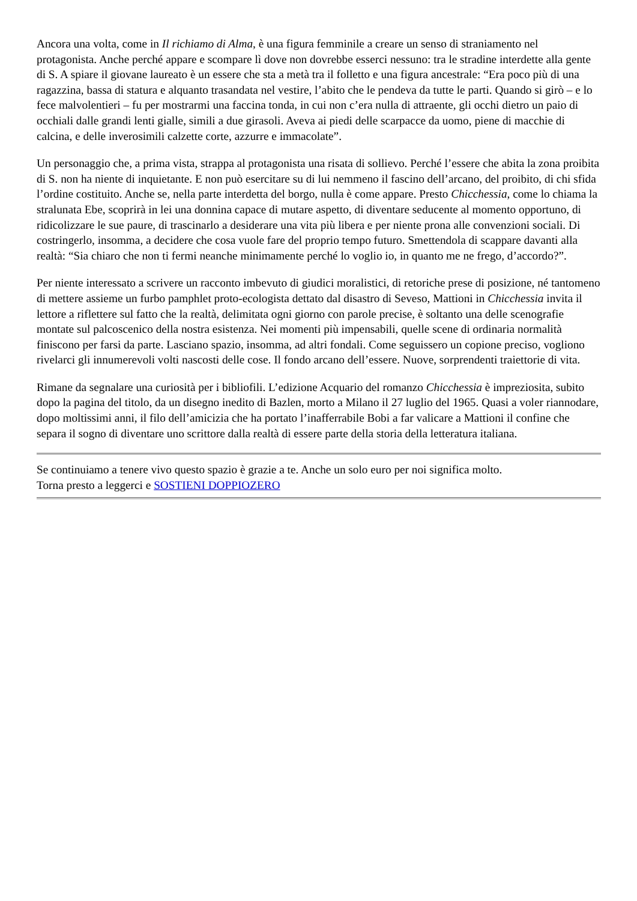Ancora una volta, come in Il richiamo di Alma, è una figura femminile a creare un senso di straniamento nel protagonista. Anche perché appare e scompare lì dove non dovrebbe esserci nessuno: tra le stradine interdette alla gente di S. A spiare il giovane laureato è un essere che sta a metà tra il folletto e una figura ancestrale: “Era poco più di una ragazzina, bassa di statura e alquanto trasandata nel vestire, l’abito che le pendeva da tutte le parti. Quando si girò – e lo fece malvolentieri – fu per mostrarmi una faccina tonda, in cui non c’era nulla di attraente, gli occhi dietro un paio di occhiali dalle grandi lenti gialle, simili a due girasoli. Aveva ai piedi delle scarpacce da uomo, piene di macchie di calcina, e delle inverosimili calzette corte, azzurre e immacolate”.
Un personaggio che, a prima vista, strappa al protagonista una risata di sollievo. Perché l’essere che abita la zona proibita di S. non ha niente di inquietante. E non può esercitare su di lui nemmeno il fascino dell’arcano, del proibito, di chi sfida l’ordine costituito. Anche se, nella parte interdetta del borgo, nulla è come appare. Presto Chicchessia, come lo chiama la stralunata Ebe, scoprirà in lei una donnina capace di mutare aspetto, di diventare seducente al momento opportuno, di ridicolizzare le sue paure, di trascinarlo a desiderare una vita più libera e per niente prona alle convenzioni sociali. Di costringerlo, insomma, a decidere che cosa vuole fare del proprio tempo futuro. Smettendola di scappare davanti alla realtà: “Sia chiaro che non ti fermi neanche minimamente perché lo voglio io, in quanto me ne frego, d’accordo?”.
Per niente interessato a scrivere un racconto imbevuto di giudici moralistici, di retoriche prese di posizione, né tantomeno di mettere assieme un furbo pamphlet proto-ecologista dettato dal disastro di Seveso, Mattioni in Chicchessia invita il lettore a riflettere sul fatto che la realtà, delimitata ogni giorno con parole precise, è soltanto una delle scenografie montate sul palcoscenico della nostra esistenza. Nei momenti più impensabili, quelle scene di ordinaria normalità finiscono per farsi da parte. Lasciano spazio, insomma, ad altri fondali. Come seguissero un copione preciso, vogliono rivelarci gli innumerevoli volti nascosti delle cose. Il fondo arcano dell’essere. Nuove, sorprendenti traiettorie di vita.
Rimane da segnalare una curiosità per i bibliofili. L’edizione Acquario del romanzo Chicchessia è impreziosita, subito dopo la pagina del titolo, da un disegno inedito di Bazlen, morto a Milano il 27 luglio del 1965. Quasi a voler riannodare, dopo moltissimi anni, il filo dell’amicizia che ha portato l’inafferrabile Bobi a far valicare a Mattioni il confine che separa il sogno di diventare uno scrittore dalla realtà di essere parte della storia della letteratura italiana.
Se continuiamo a tenere vivo questo spazio è grazie a te. Anche un solo euro per noi significa molto.
Torna presto a leggerci e SOSTIENI DOPPIOZERO